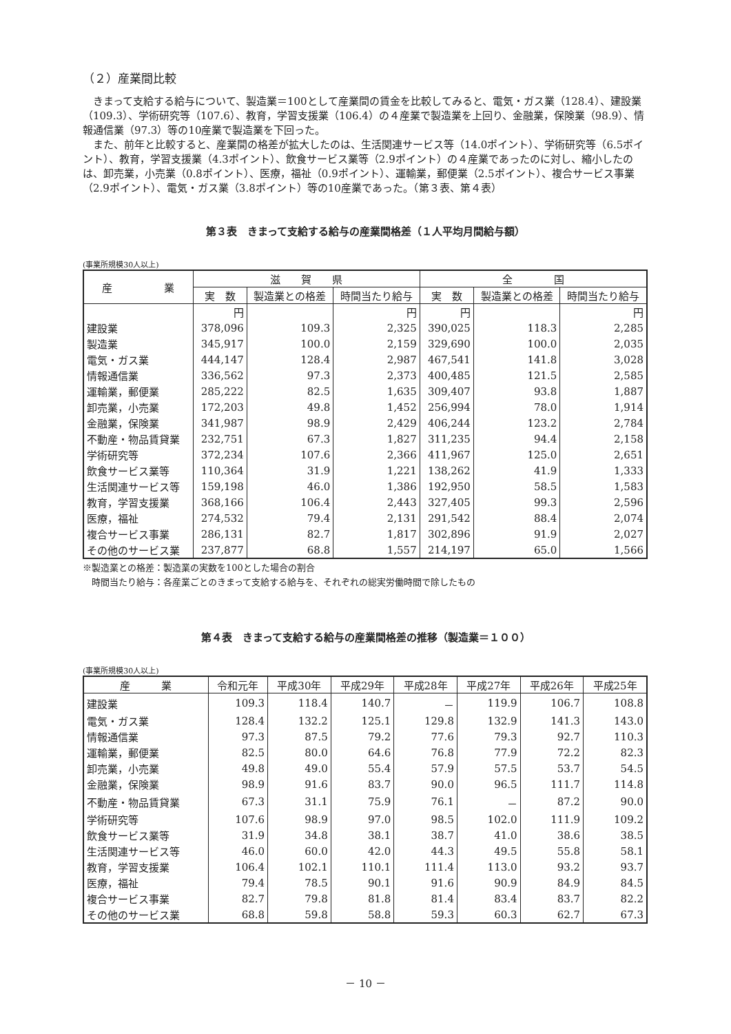（２）産業間比較
きまって支給する給与について、製造業＝100として産業間の賃金を比較してみると、電気・ガス業（128.4）、建設業（109.3）、学術研究等（107.6）、教育，学習支援業（106.4）の４産業で製造業を上回り、金融業，保険業（98.9）、情報通信業（97.3）等の10産業で製造業を下回った。
また、前年と比較すると、産業間の格差が拡大したのは、生活関連サービス等（14.0ポイント）、学術研究等（6.5ポイント）、教育，学習支援業（4.3ポイント）、飲食サービス業等（2.9ポイント）の４産業であったのに対し、縮小したのは、卸売業，小売業（0.8ポイント）、医療，福祉（0.9ポイント）、運輸業，郵便業（2.5ポイント）、複合サービス事業（2.9ポイント）、電気・ガス業（3.8ポイント）等の10産業であった。（第３表、第４表）
第３表　きまって支給する給与の産業間格差（１人平均月間給与額）
(事業所規模30人以上)
| 産 業 | 滋 賀 県 | | | 全 国 | | |
| --- | --- | --- | --- | --- | --- | --- |
| | 実 数 | 製造業との格差 | 時間当たり給与 | 実 数 | 製造業との格差 | 時間当たり給与 |
| | 円 | | 円 | 円 | | 円 |
| 建設業 | 378,096 | 109.3 | 2,325 | 390,025 | 118.3 | 2,285 |
| 製造業 | 345,917 | 100.0 | 2,159 | 329,690 | 100.0 | 2,035 |
| 電気・ガス業 | 444,147 | 128.4 | 2,987 | 467,541 | 141.8 | 3,028 |
| 情報通信業 | 336,562 | 97.3 | 2,373 | 400,485 | 121.5 | 2,585 |
| 運輸業，郵便業 | 285,222 | 82.5 | 1,635 | 309,407 | 93.8 | 1,887 |
| 卸売業，小売業 | 172,203 | 49.8 | 1,452 | 256,994 | 78.0 | 1,914 |
| 金融業，保険業 | 341,987 | 98.9 | 2,429 | 406,244 | 123.2 | 2,784 |
| 不動産・物品賃貸業 | 232,751 | 67.3 | 1,827 | 311,235 | 94.4 | 2,158 |
| 学術研究等 | 372,234 | 107.6 | 2,366 | 411,967 | 125.0 | 2,651 |
| 飲食サービス業等 | 110,364 | 31.9 | 1,221 | 138,262 | 41.9 | 1,333 |
| 生活関連サービス等 | 159,198 | 46.0 | 1,386 | 192,950 | 58.5 | 1,583 |
| 教育，学習支援業 | 368,166 | 106.4 | 2,443 | 327,405 | 99.3 | 2,596 |
| 医療，福祉 | 274,532 | 79.4 | 2,131 | 291,542 | 88.4 | 2,074 |
| 複合サービス事業 | 286,131 | 82.7 | 1,817 | 302,896 | 91.9 | 2,027 |
| その他のサービス業 | 237,877 | 68.8 | 1,557 | 214,197 | 65.0 | 1,566 |
※製造業との格差：製造業の実数を100とした場合の割合
　時間当たり給与：各産業ごとのきまって支給する給与を、それぞれの総実労働時間で除したもの
第４表　きまって支給する給与の産業間格差の推移（製造業＝１００）
(事業所規模30人以上)
| 産 業 | 令和元年 | 平成30年 | 平成29年 | 平成28年 | 平成27年 | 平成26年 | 平成25年 |
| --- | --- | --- | --- | --- | --- | --- | --- |
| 建設業 | 109.3 | 118.4 | 140.7 | － | 119.9 | 106.7 | 108.8 |
| 電気・ガス業 | 128.4 | 132.2 | 125.1 | 129.8 | 132.9 | 141.3 | 143.0 |
| 情報通信業 | 97.3 | 87.5 | 79.2 | 77.6 | 79.3 | 92.7 | 110.3 |
| 運輸業，郵便業 | 82.5 | 80.0 | 64.6 | 76.8 | 77.9 | 72.2 | 82.3 |
| 卸売業，小売業 | 49.8 | 49.0 | 55.4 | 57.9 | 57.5 | 53.7 | 54.5 |
| 金融業，保険業 | 98.9 | 91.6 | 83.7 | 90.0 | 96.5 | 111.7 | 114.8 |
| 不動産・物品賃貸業 | 67.3 | 31.1 | 75.9 | 76.1 | － | 87.2 | 90.0 |
| 学術研究等 | 107.6 | 98.9 | 97.0 | 98.5 | 102.0 | 111.9 | 109.2 |
| 飲食サービス業等 | 31.9 | 34.8 | 38.1 | 38.7 | 41.0 | 38.6 | 38.5 |
| 生活関連サービス等 | 46.0 | 60.0 | 42.0 | 44.3 | 49.5 | 55.8 | 58.1 |
| 教育，学習支援業 | 106.4 | 102.1 | 110.1 | 111.4 | 113.0 | 93.2 | 93.7 |
| 医療，福祉 | 79.4 | 78.5 | 90.1 | 91.6 | 90.9 | 84.9 | 84.5 |
| 複合サービス事業 | 82.7 | 79.8 | 81.8 | 81.4 | 83.4 | 83.7 | 82.2 |
| その他のサービス業 | 68.8 | 59.8 | 58.8 | 59.3 | 60.3 | 62.7 | 67.3 |
－ 10 －